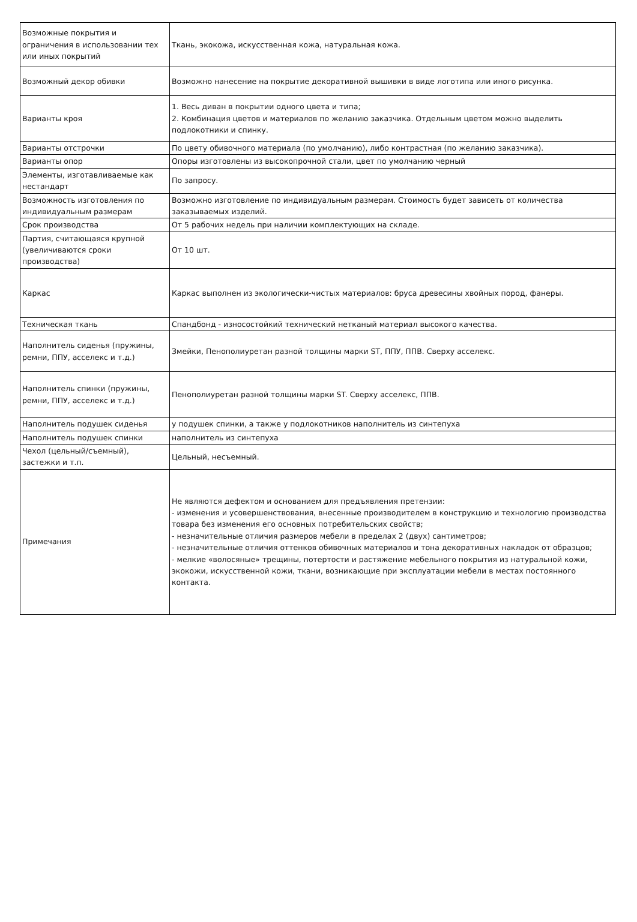| Возможные покрытия и ограничения в использовании тех или иных покрытий | Ткань, экокожа, искусственная кожа, натуральная кожа. |
| Возможный декор обивки | Возможно нанесение на покрытие декоративной вышивки в виде логотипа или иного рисунка. |
| Варианты кроя | 1. Весь диван в покрытии одного цвета и типа; 2. Комбинация цветов и материалов по желанию заказчика. Отдельным цветом можно выделить подлокотники и спинку. |
| Варианты отстрочки | По цвету обивочного материала (по умолчанию), либо контрастная (по желанию заказчика). |
| Варианты опор | Опоры изготовлены из высокопрочной стали, цвет по умолчанию черный |
| Элементы, изготавливаемые как нестандарт | По запросу. |
| Возможность изготовления по индивидуальным размерам | Возможно изготовление по индивидуальным размерам. Стоимость будет зависеть от количества заказываемых изделий. |
| Срок производства | От 5 рабочих недель при наличии комплектующих на складе. |
| Партия, считающаяся крупной (увеличиваются сроки производства) | От 10 шт. |
| Каркас | Каркас выполнен из экологически-чистых материалов: бруса древесины хвойных пород, фанеры. |
| Техническая ткань | Спандбонд - износостойкий технический нетканый материал высокого качества. |
| Наполнитель сиденья (пружины, ремни, ППУ, асселекс и т.д.) | Змейки, Пенополиуретан разной толщины марки ST, ППУ, ППВ. Сверху асселекс. |
| Наполнитель спинки (пружины, ремни, ППУ, асселекс и т.д.) | Пенополиуретан разной толщины марки ST. Сверху асселекс, ППВ. |
| Наполнитель подушек сиденья | у подушек спинки, а также у подлокотников наполнитель из синтепуха |
| Наполнитель подушек спинки | наполнитель из синтепуха |
| Чехол (цельный/съемный), застежки и т.п. | Цельный, несъемный. |
| Примечания | Не являются дефектом и основанием для предъявления претензии: - изменения и усовершенствования, внесенные производителем в конструкцию и технологию производства товара без изменения его основных потребительских свойств; - незначительные отличия размеров мебели в пределах 2 (двух) сантиметров; - незначительные отличия оттенков обивочных материалов и тона декоративных накладок от образцов; - мелкие «волосяные» трещины, потертости и растяжение мебельного покрытия из натуральной кожи, экокожи, искусственной кожи, ткани, возникающие при эксплуатации мебели в местах постоянного контакта. |